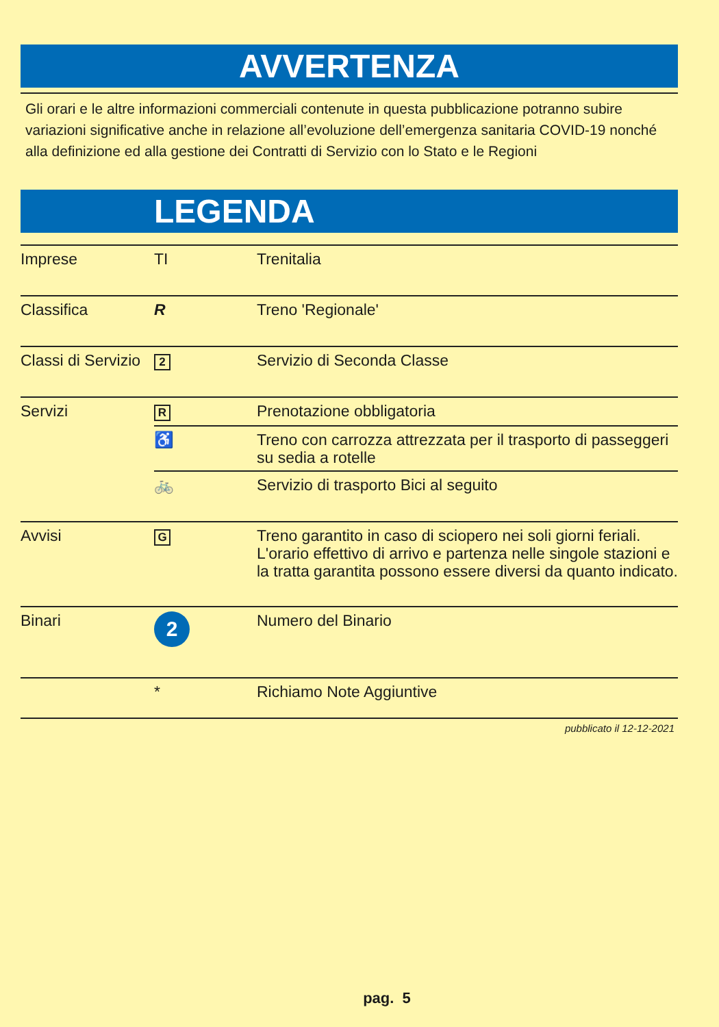AVVERTENZA
Gli orari e le altre informazioni commerciali contenute in questa pubblicazione potranno subire variazioni significative anche in relazione all’evoluzione dell’emergenza sanitaria COVID-19 nonché alla definizione ed alla gestione dei Contratti di Servizio con lo Stato e le Regioni
LEGENDA
| Imprese | TI | Trenitalia |
| Classifica | R | Treno 'Regionale' |
| Classi di Servizio | 2 | Servizio di Seconda Classe |
| Servizi | R | Prenotazione obbligatoria |
| | ♿ | Treno con carrozza attrezzata per il trasporto di passeggeri su sedia a rotelle |
| | 🚲 | Servizio di trasporto Bici al seguito |
| Avvisi | G | Treno garantito in caso di sciopero nei soli giorni feriali. L'orario effettivo di arrivo e partenza nelle singole stazioni e la tratta garantita possono essere diversi da quanto indicato. |
| Binari | 2 | Numero del Binario |
| | * | Richiamo Note Aggiuntive |
pubblicato il 12-12-2021
pag. 5